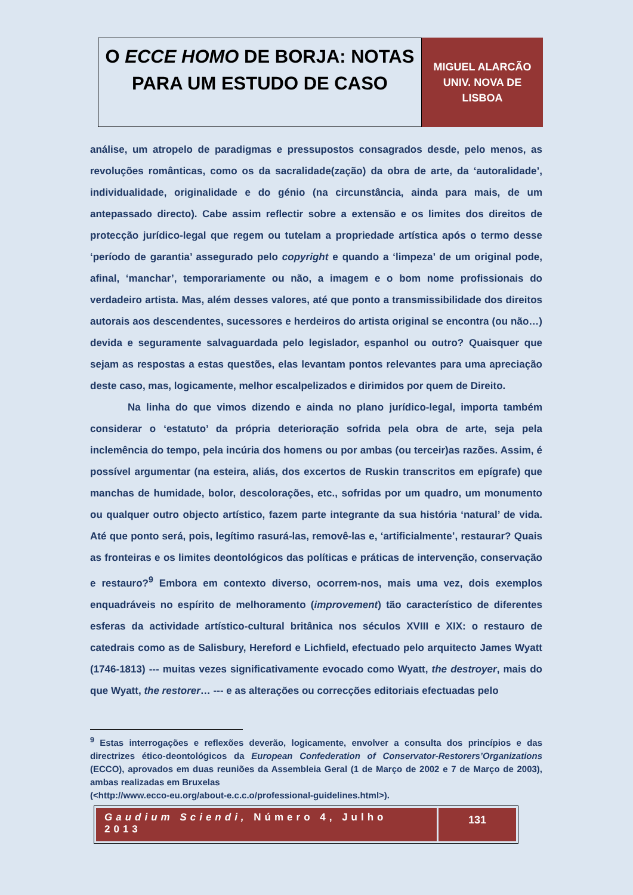O ECCE HOMO DE BORJA: NOTAS PARA UM ESTUDO DE CASO
MIGUEL ALARCÃO
UNIV. NOVA DE
LISBOA
análise, um atropelo de paradigmas e pressupostos consagrados desde, pelo menos, as revoluções românticas, como os da sacralidade(zação) da obra de arte, da ‘autoralidade’, individualidade, originalidade e do génio (na circunstância, ainda para mais, de um antepassado directo). Cabe assim reflectir sobre a extensão e os limites dos direitos de protecção jurídico-legal que regem ou tutelam a propriedade artística após o termo desse ‘período de garantia’ assegurado pelo copyright e quando a ‘limpeza’ de um original pode, afinal, ‘manchar’, temporariamente ou não, a imagem e o bom nome profissionais do verdadeiro artista. Mas, além desses valores, até que ponto a transmissibilidade dos direitos autorais aos descendentes, sucessores e herdeiros do artista original se encontra (ou não…) devida e seguramente salvaguardada pelo legislador, espanhol ou outro? Quaisquer que sejam as respostas a estas questões, elas levantam pontos relevantes para uma apreciação deste caso, mas, logicamente, melhor escalpelizados e dirimidos por quem de Direito.
Na linha do que vimos dizendo e ainda no plano jurídico-legal, importa também considerar o ‘estatuto’ da própria deterioração sofrida pela obra de arte, seja pela inclemência do tempo, pela incúria dos homens ou por ambas (ou terceir)as razões. Assim, é possível argumentar (na esteira, aliás, dos excertos de Ruskin transcritos em epígrafe) que manchas de humidade, bolor, descolorações, etc., sofridas por um quadro, um monumento ou qualquer outro objecto artístico, fazem parte integrante da sua história ‘natural’ de vida. Até que ponto será, pois, legítimo rasurá-las, removê-las e, ‘artificialmente’, restaurar? Quais as fronteiras e os limites deontológicos das políticas e práticas de intervenção, conservação e restauro?<sup>9</sup> Embora em contexto diverso, ocorrem-nos, mais uma vez, dois exemplos enquadráveis no espírito de melhoramento (improvement) tão característico de diferentes esferas da actividade artístico-cultural britânica nos séculos XVIII e XIX: o restauro de catedrais como as de Salisbury, Hereford e Lichfield, efectuado pelo arquitecto James Wyatt (1746-1813) --- muitas vezes significativamente evocado como Wyatt, the destroyer, mais do que Wyatt, the restorer… --- e as alterações ou correcções editoriais efectuadas pelo
<sup>9</sup> Estas interrogações e reflexões deverão, logicamente, envolver a consulta dos princípios e das directrizes ético-deontológicos da European Confederation of Conservator-Restorers’Organizations (ECCO), aprovados em duas reuniões da Assembleia Geral (1 de Março de 2002 e 7 de Março de 2003), ambas realizadas em Bruxelas
(<http://www.ecco-eu.org/about-e.c.c.o/professional-guidelines.html>).
Gaudium Sciendi, Número 4, Julho 2013
131